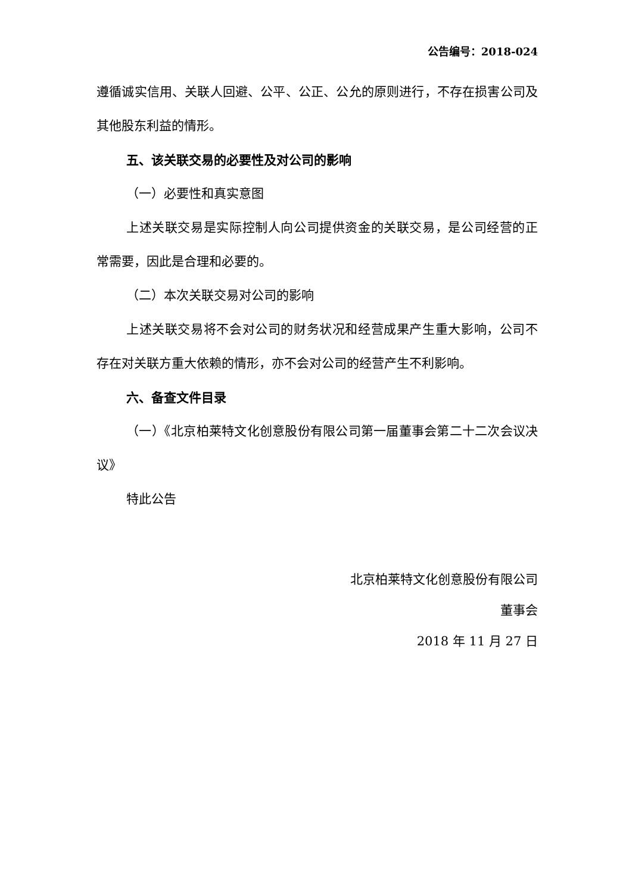公告编号：2018-024
遵循诚实信用、关联人回避、公平、公正、公允的原则进行，不存在损害公司及其他股东利益的情形。
五、该关联交易的必要性及对公司的影响
（一）必要性和真实意图
上述关联交易是实际控制人向公司提供资金的关联交易，是公司经营的正常需要，因此是合理和必要的。
（二）本次关联交易对公司的影响
上述关联交易将不会对公司的财务状况和经营成果产生重大影响，公司不存在对关联方重大依赖的情形，亦不会对公司的经营产生不利影响。
六、备查文件目录
（一）《北京柏莱特文化创意股份有限公司第一届董事会第二十二次会议决议》
特此公告
北京柏莱特文化创意股份有限公司
董事会
2018 年 11 月 27 日